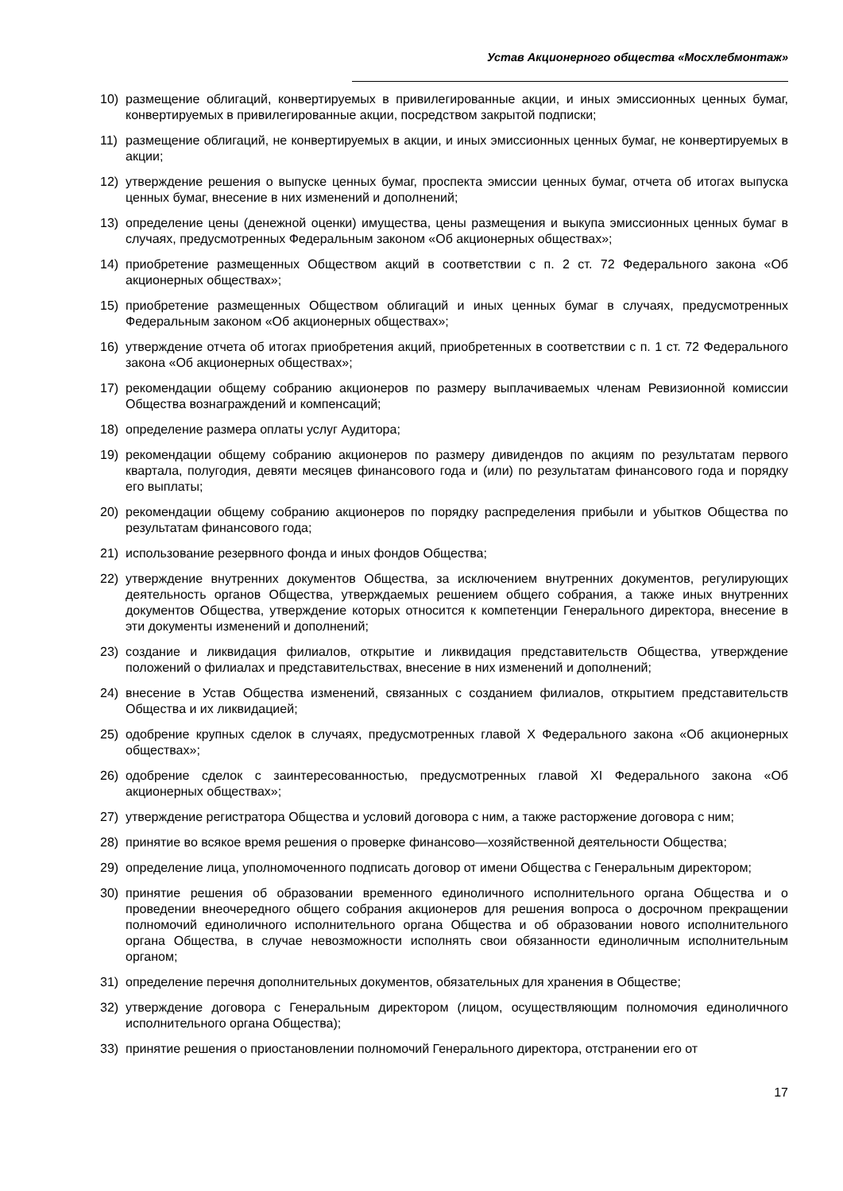Устав Акционерного общества «Мосхлебмонтаж»
10) размещение облигаций, конвертируемых в привилегированные акции, и иных эмиссионных ценных бумаг, конвертируемых в привилегированные акции, посредством закрытой подписки;
11) размещение облигаций, не конвертируемых в акции, и иных эмиссионных ценных бумаг, не конвертируемых в акции;
12) утверждение решения о выпуске ценных бумаг, проспекта эмиссии ценных бумаг, отчета об итогах выпуска ценных бумаг, внесение в них изменений и дополнений;
13) определение цены (денежной оценки) имущества, цены размещения и выкупа эмиссионных ценных бумаг в случаях, предусмотренных Федеральным законом «Об акционерных обществах»;
14) приобретение размещенных Обществом акций в соответствии с п. 2 ст. 72 Федерального закона «Об акционерных обществах»;
15) приобретение размещенных Обществом облигаций и иных ценных бумаг в случаях, предусмотренных Федеральным законом «Об акционерных обществах»;
16) утверждение отчета об итогах приобретения акций, приобретенных в соответствии с п. 1 ст. 72 Федерального закона «Об акционерных обществах»;
17) рекомендации общему собранию акционеров по размеру выплачиваемых членам Ревизионной комиссии Общества вознаграждений и компенсаций;
18) определение размера оплаты услуг Аудитора;
19) рекомендации общему собранию акционеров по размеру дивидендов по акциям по результатам первого квартала, полугодия, девяти месяцев финансового года и (или) по результатам финансового года и порядку его выплаты;
20) рекомендации общему собранию акционеров по порядку распределения прибыли и убытков Общества по результатам финансового года;
21) использование резервного фонда и иных фондов Общества;
22) утверждение внутренних документов Общества, за исключением внутренних документов, регулирующих деятельность органов Общества, утверждаемых решением общего собрания, а также иных внутренних документов Общества, утверждение которых относится к компетенции Генерального директора, внесение в эти документы изменений и дополнений;
23) создание и ликвидация филиалов, открытие и ликвидация представительств Общества, утверждение положений о филиалах и представительствах, внесение в них изменений и дополнений;
24) внесение в Устав Общества изменений, связанных с созданием филиалов, открытием представительств Общества и их ликвидацией;
25) одобрение крупных сделок в случаях, предусмотренных главой X Федерального закона «Об акционерных обществах»;
26) одобрение сделок с заинтересованностью, предусмотренных главой XI Федерального закона «Об акционерных обществах»;
27) утверждение регистратора Общества и условий договора с ним, а также расторжение договора с ним;
28) принятие во всякое время решения о проверке финансово—хозяйственной деятельности Общества;
29) определение лица, уполномоченного подписать договор от имени Общества с Генеральным директором;
30) принятие решения об образовании временного единоличного исполнительного органа Общества и о проведении внеочередного общего собрания акционеров для решения вопроса о досрочном прекращении полномочий единоличного исполнительного органа Общества и об образовании нового исполнительного органа Общества, в случае невозможности исполнять свои обязанности единоличным исполнительным органом;
31) определение перечня дополнительных документов, обязательных для хранения в Обществе;
32) утверждение договора с Генеральным директором (лицом, осуществляющим полномочия единоличного исполнительного органа Общества);
33) принятие решения о приостановлении полномочий Генерального директора, отстранении его от
17